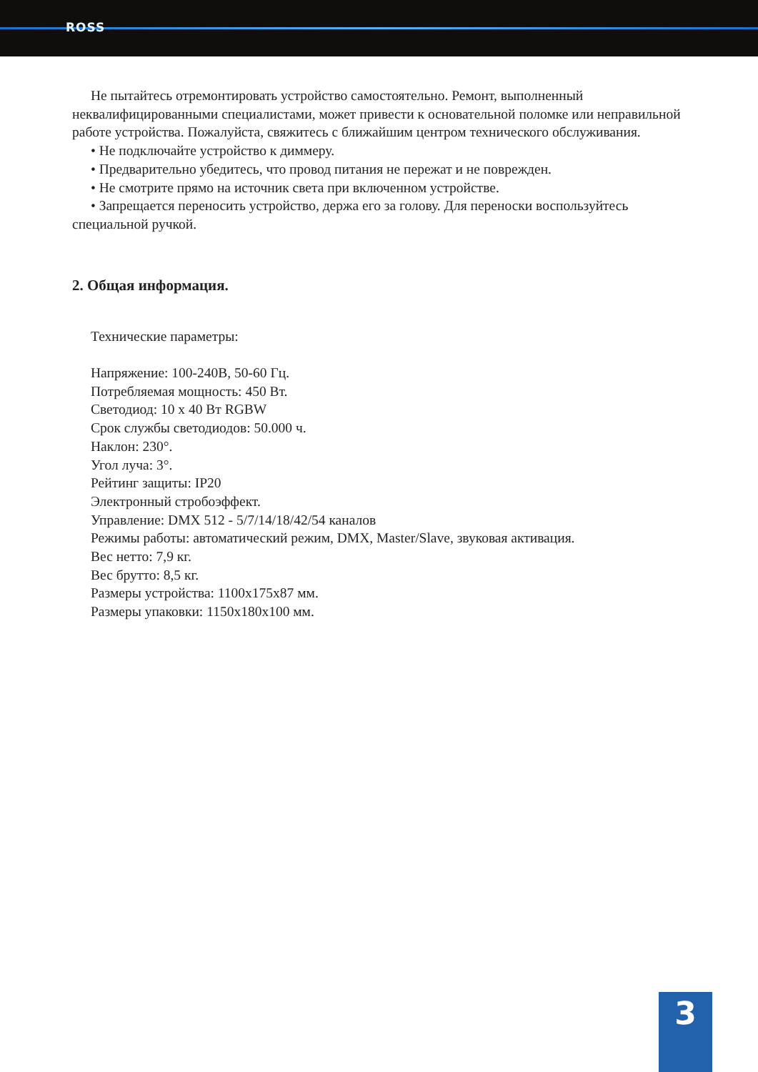ROSS
Не пытайтесь отремонтировать устройство самостоятельно. Ремонт, выполненный неквалифицированными специалистами, может привести к основательной поломке или неправильной работе устройства. Пожалуйста, свяжитесь с ближайшим центром технического обслуживания.
• Не подключайте устройство к диммеру.
• Предварительно убедитесь, что провод питания не пережат и не поврежден.
• Не смотрите прямо на источник света при включенном устройстве.
• Запрещается переносить устройство, держа его за голову. Для переноски воспользуйтесь специальной ручкой.
2. Общая информация.
Технические параметры:
Напряжение: 100-240В, 50-60 Гц.
Потребляемая мощность: 450 Вт.
Светодиод: 10 x 40 Вт RGBW
Срок службы светодиодов: 50.000 ч.
Наклон: 230°.
Угол луча: 3°.
Рейтинг защиты: IP20
Электронный стробоэффект.
Управление: DMX 512 - 5/7/14/18/42/54 каналов
Режимы работы: автоматический режим, DMX, Master/Slave, звуковая активация.
Вес нетто: 7,9 кг.
Вес брутто: 8,5 кг.
Размеры устройства: 1100x175x87 мм.
Размеры упаковки: 1150x180x100 мм.
3